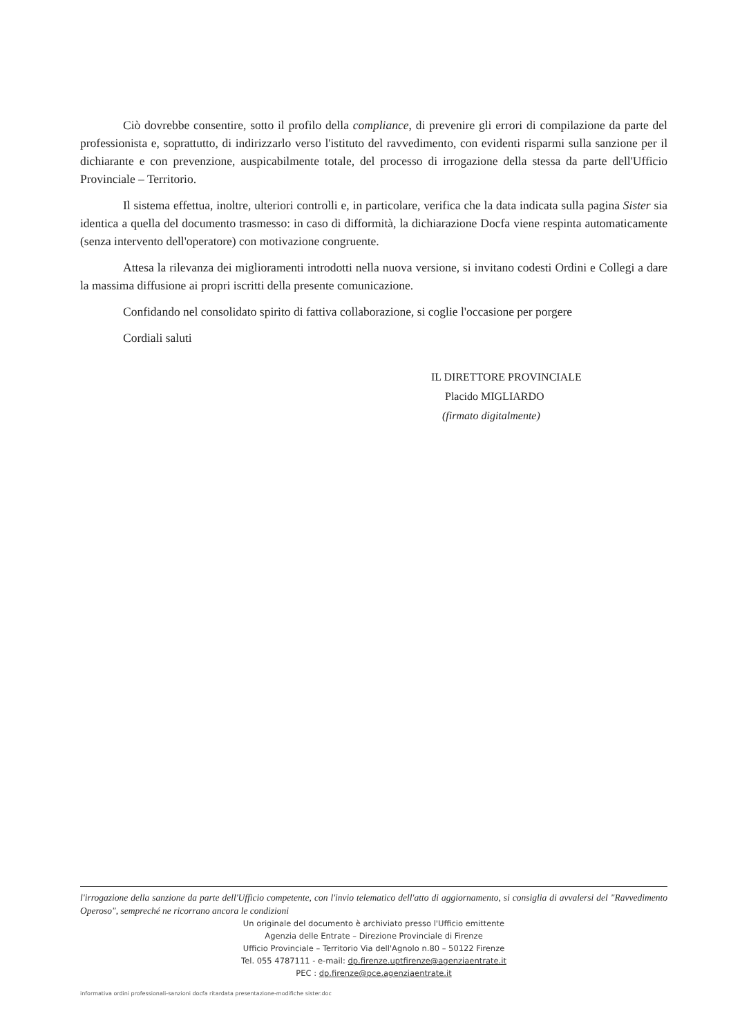Ciò dovrebbe consentire, sotto il profilo della compliance, di prevenire gli errori di compilazione da parte del professionista e, soprattutto, di indirizzarlo verso l'istituto del ravvedimento, con evidenti risparmi sulla sanzione per il dichiarante e con prevenzione, auspicabilmente totale, del processo di irrogazione della stessa da parte dell'Ufficio Provinciale – Territorio.
Il sistema effettua, inoltre, ulteriori controlli e, in particolare, verifica che la data indicata sulla pagina Sister sia identica a quella del documento trasmesso: in caso di difformità, la dichiarazione Docfa viene respinta automaticamente (senza intervento dell'operatore) con motivazione congruente.
Attesa la rilevanza dei miglioramenti introdotti nella nuova versione, si invitano codesti Ordini e Collegi a dare la massima diffusione ai propri iscritti della presente comunicazione.
Confidando nel consolidato spirito di fattiva collaborazione, si coglie l'occasione per porgere
Cordiali saluti
IL DIRETTORE PROVINCIALE
Placido MIGLIARDO
(firmato digitalmente)
l'irrogazione della sanzione da parte dell'Ufficio competente, con l'invio telematico dell'atto di aggiornamento, si consiglia di avvalersi del "Ravvedimento Operoso", sempreché ne ricorrano ancora le condizioni
Un originale del documento è archiviato presso l'Ufficio emittente
Agenzia delle Entrate – Direzione Provinciale di Firenze
Ufficio Provinciale – Territorio Via dell'Agnolo n.80 – 50122 Firenze
Tel. 055 4787111 - e-mail: dp.firenze.uptfirenze@agenziaentrate.it
PEC : dp.firenze@pce.agenziaentrate.it
informativa ordini professionali-sanzioni docfa ritardata presentazione-modifiche sister.doc